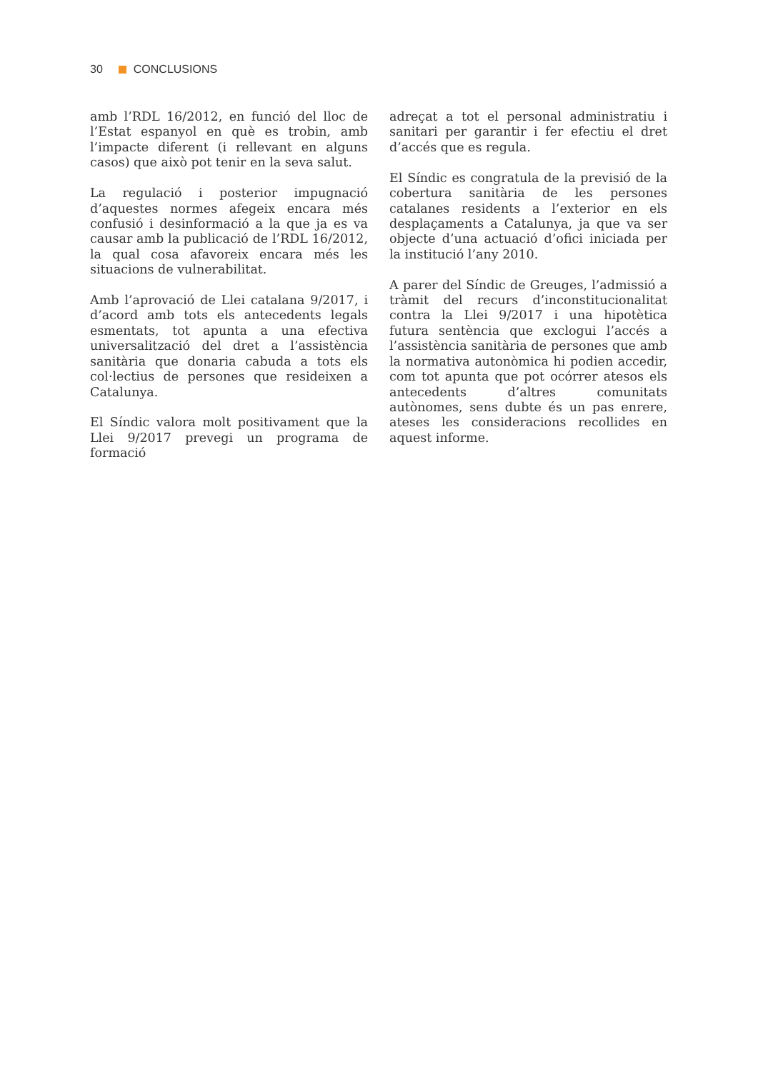30 CONCLUSIONS
amb l’RDL 16/2012, en funció del lloc de l’Estat espanyol en què es trobin, amb l’impacte diferent (i rellevant en alguns casos) que això pot tenir en la seva salut.
La regulació i posterior impugnació d’aquestes normes afegeix encara més confusió i desinformació a la que ja es va causar amb la publicació de l’RDL 16/2012, la qual cosa afavoreix encara més les situacions de vulnerabilitat.
Amb l’aprovació de Llei catalana 9/2017, i d’acord amb tots els antecedents legals esmentats, tot apunta a una efectiva universalització del dret a l’assistència sanitària que donaria cabuda a tots els col·lectius de persones que resideixen a Catalunya.
El Síndic valora molt positivament que la Llei 9/2017 prevegi un programa de formació
adreçat a tot el personal administratiu i sanitari per garantir i fer efectiu el dret d’accés que es regula.
El Síndic es congratula de la previsió de la cobertura sanitària de les persones catalanes residents a l’exterior en els desplaçaments a Catalunya, ja que va ser objecte d’una actuació d’ofici iniciada per la institució l’any 2010.
A parer del Síndic de Greuges, l’admissió a tràmit del recurs d’inconstitucionalitat contra la Llei 9/2017 i una hipotètica futura sentència que exclogui l’accés a l’assistència sanitària de persones que amb la normativa autonòmica hi podien accedir, com tot apunta que pot ocórrer atesos els antecedents d’altres comunitats autònomes, sens dubte és un pas enrere, ateses les consideracions recollides en aquest informe.